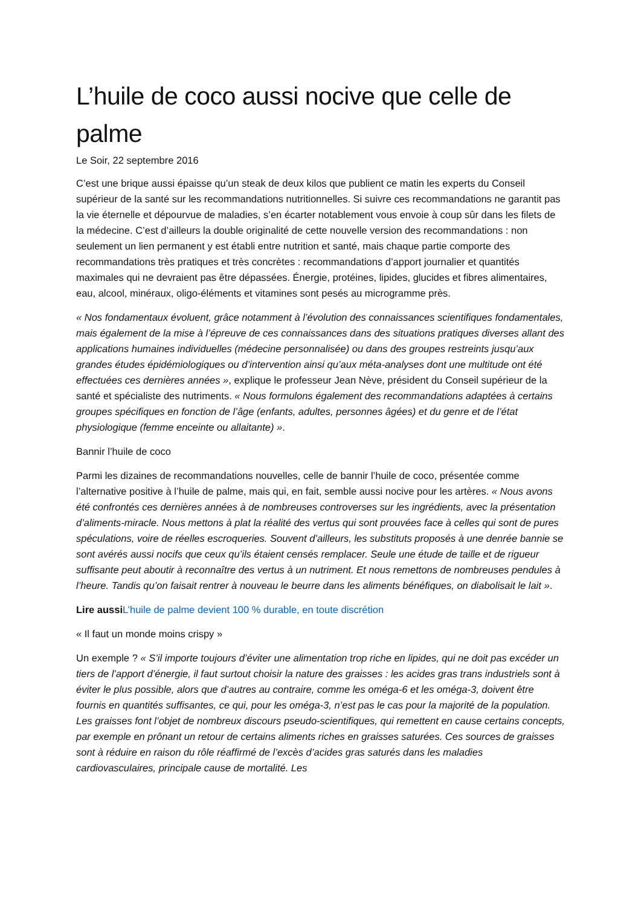L’huile de coco aussi nocive que celle de palme
Le Soir, 22 septembre 2016
C’est une brique aussi épaisse qu’un steak de deux kilos que publient ce matin les experts du Conseil supérieur de la santé sur les recommandations nutritionnelles. Si suivre ces recommandations ne garantit pas la vie éternelle et dépourvue de maladies, s’en écarter notablement vous envoie à coup sûr dans les filets de la médecine. C’est d’ailleurs la double originalité de cette nouvelle version des recommandations : non seulement un lien permanent y est établi entre nutrition et santé, mais chaque partie comporte des recommandations très pratiques et très concrètes : recommandations d’apport journalier et quantités maximales qui ne devraient pas être dépassées. Énergie, protéines, lipides, glucides et fibres alimentaires, eau, alcool, minéraux, oligo-éléments et vitamines sont pesés au microgramme près.
« Nos fondamentaux évoluent, grâce notamment à l’évolution des connaissances scientifiques fondamentales, mais également de la mise à l’épreuve de ces connaissances dans des situations pratiques diverses allant des applications humaines individuelles (médecine personnalisée) ou dans des groupes restreints jusqu’aux grandes études épidémiologiques ou d’intervention ainsi qu’aux méta-analyses dont une multitude ont été effectuées ces dernières années », explique le professeur Jean Nève, président du Conseil supérieur de la santé et spécialiste des nutriments. « Nous formulons également des recommandations adaptées à certains groupes spécifiques en fonction de l’âge (enfants, adultes, personnes âgées) et du genre et de l’état physiologique (femme enceinte ou allaitante) ».
Bannir l’huile de coco
Parmi les dizaines de recommandations nouvelles, celle de bannir l’huile de coco, présentée comme l’alternative positive à l’huile de palme, mais qui, en fait, semble aussi nocive pour les artères. « Nous avons été confrontés ces dernières années à de nombreuses controverses sur les ingrédients, avec la présentation d’aliments-miracle. Nous mettons à plat la réalité des vertus qui sont prouvées face à celles qui sont de pures spéculations, voire de réelles escroqueries. Souvent d’ailleurs, les substituts proposés à une denrée bannie se sont avérés aussi nocifs que ceux qu’ils étaient censés remplacer. Seule une étude de taille et de rigueur suffisante peut aboutir à reconnaître des vertus à un nutriment. Et nous remettons de nombreuses pendules à l’heure. Tandis qu’on faisait rentrer à nouveau le beurre dans les aliments bénéfiques, on diabolisait le lait ».
Lire aussi L’huile de palme devient 100 % durable, en toute discrétion
« Il faut un monde moins crispy »
Un exemple ? « S’il importe toujours d’éviter une alimentation trop riche en lipides, qui ne doit pas excéder un tiers de l’apport d’énergie, il faut surtout choisir la nature des graisses : les acides gras trans industriels sont à éviter le plus possible, alors que d’autres au contraire, comme les oméga-6 et les oméga-3, doivent être fournis en quantités suffisantes, ce qui, pour les oméga-3, n’est pas le cas pour la majorité de la population. Les graisses font l’objet de nombreux discours pseudo-scientifiques, qui remettent en cause certains concepts, par exemple en prônant un retour de certains aliments riches en graisses saturées. Ces sources de graisses sont à réduire en raison du rôle réaffirmé de l’excès d’acides gras saturés dans les maladies cardiovasculaires, principale cause de mortalité. Les